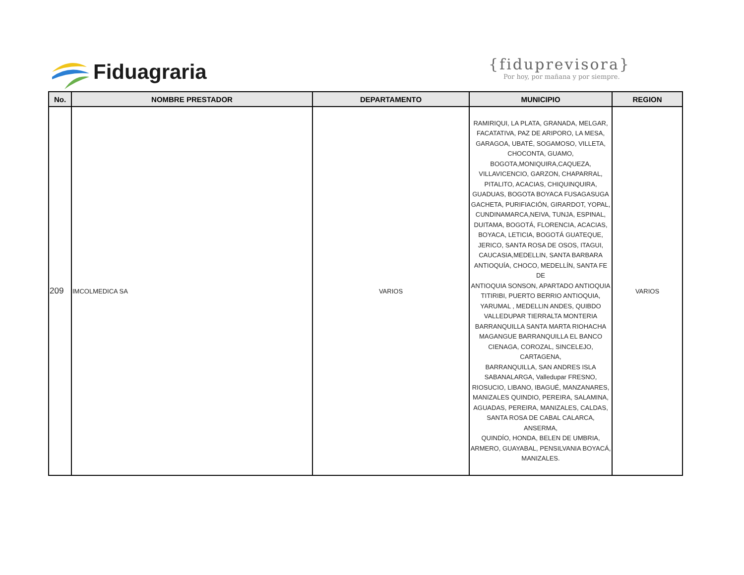Fiduagraria
{fiduprevisora}
Por hoy, por mañana y por siempre.
| No. | NOMBRE PRESTADOR | DEPARTAMENTO | MUNICIPIO | REGION |
| --- | --- | --- | --- | --- |
| 209 | IMCOLMEDICA SA | VARIOS | RAMIRIQUI, LA PLATA, GRANADA, MELGAR, FACATATIVA, PAZ DE ARIPORO, LA MESA, GARAGOA, UBATÉ, SOGAMOSO, VILLETA, CHOCONTA, GUAMO, BOGOTA,MONIQUIRA,CAQUEZA, VILLAVICENCIO, GARZON, CHAPARRAL, PITALITO, ACACIAS, CHIQUINQUIRA, GUADUAS, BOGOTA BOYACA FUSAGASUGA GACHETA, PURIFIACIÓN, GIRARDOT, YOPAL, CUNDINAMARCA,NEIVA, TUNJA, ESPINAL, DUITAMA, BOGOTÁ, FLORENCIA, ACACIAS, BOYACA, LETICIA, BOGOTÁ GUATEQUE, JERICO, SANTA ROSA DE OSOS, ITAGUI, CAUCASIA,MEDELLIN, SANTA BARBARA ANTIOQUÍA, CHOCO, MEDELLÍN, SANTA FE DE ANTIOQUIA SONSON, APARTADO ANTIOQUIA TITIRIBI, PUERTO BERRIO ANTIOQUIA, YARUMAL , MEDELLIN ANDES, QUIBDO VALLEDUPAR TIERRALTA MONTERIA BARRANQUILLA SANTA MARTA RIOHACHA MAGANGUE BARRANQUILLA EL BANCO CIENAGA, COROZAL, SINCELEJO, CARTAGENA, BARRANQUILLA, SAN ANDRES ISLA SABANALARGA, Valledupar FRESNO, RIOSUCIO, LIBANO, IBAGUÉ, MANZANARES, MANIZALES QUINDIO, PEREIRA, SALAMINA, AGUADAS, PEREIRA, MANIZALES, CALDAS, SANTA ROSA DE CABAL CALARCA, ANSERMA, QUINDÍO, HONDA, BELEN DE UMBRIA, ARMERO, GUAYABAL, PENSILVANIA BOYACÁ, MANIZALES. | VARIOS |